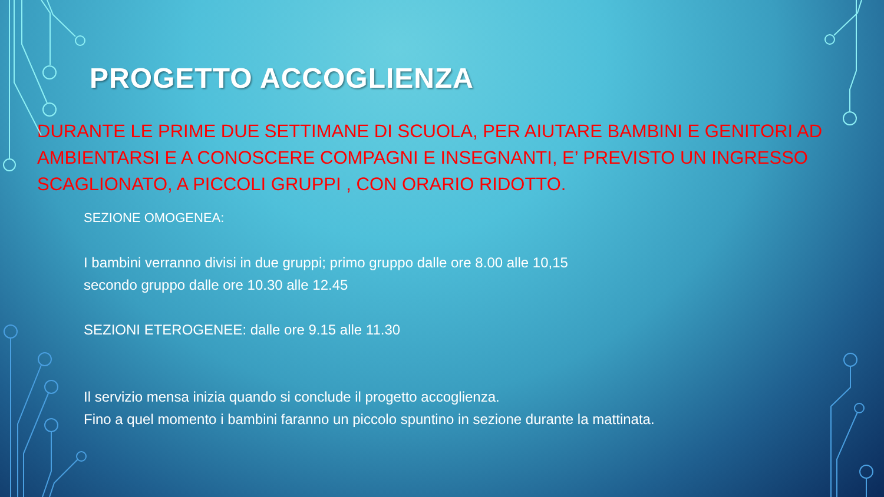PROGETTO ACCOGLIENZA
DURANTE LE PRIME DUE SETTIMANE DI SCUOLA, PER AIUTARE BAMBINI E GENITORI AD AMBIENTARSI E A CONOSCERE COMPAGNI E INSEGNANTI, E’ PREVISTO UN INGRESSO SCAGLIONATO, A PICCOLI GRUPPI , CON ORARIO RIDOTTO.
SEZIONE OMOGENEA:
I bambini verranno divisi in due gruppi; primo gruppo dalle ore 8.00 alle 10,15
secondo gruppo dalle ore 10.30 alle 12.45
SEZIONI ETEROGENEE: dalle ore 9.15 alle 11.30
Il servizio mensa inizia quando si conclude il progetto accoglienza.
Fino a quel momento i bambini faranno un piccolo spuntino in sezione durante la mattinata.